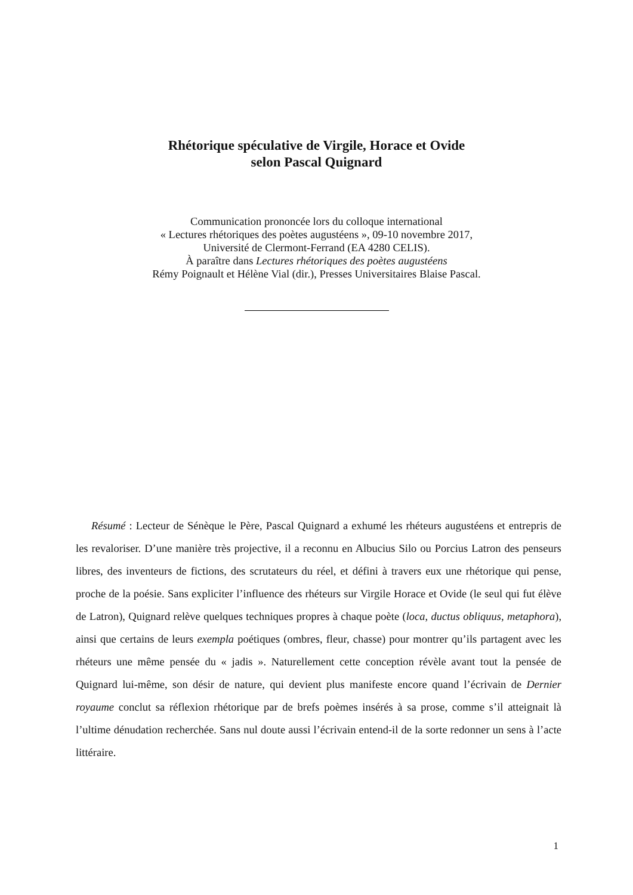Rhétorique spéculative de Virgile, Horace et Ovide
selon Pascal Quignard
Communication prononcée lors du colloque international
« Lectures rhétoriques des poètes augustéens », 09-10 novembre 2017,
Université de Clermont-Ferrand (EA 4280 CELIS).
À paraître dans Lectures rhétoriques des poètes augustéens
Rémy Poignault et Hélène Vial (dir.), Presses Universitaires Blaise Pascal.
Résumé : Lecteur de Sénèque le Père, Pascal Quignard a exhumé les rhéteurs augustéens et entrepris de les revaloriser. D’une manière très projective, il a reconnu en Albucius Silo ou Porcius Latron des penseurs libres, des inventeurs de fictions, des scrutateurs du réel, et défini à travers eux une rhétorique qui pense, proche de la poésie. Sans expliciter l’influence des rhéteurs sur Virgile Horace et Ovide (le seul qui fut élève de Latron), Quignard relève quelques techniques propres à chaque poète (loca, ductus obliquus, metaphora), ainsi que certains de leurs exempla poétiques (ombres, fleur, chasse) pour montrer qu’ils partagent avec les rhéteurs une même pensée du « jadis ». Naturellement cette conception révèle avant tout la pensée de Quignard lui-même, son désir de nature, qui devient plus manifeste encore quand l’écrivain de Dernier royaume conclut sa réflexion rhétorique par de brefs poèmes insérés à sa prose, comme s’il atteignait là l’ultime dénudation recherchée. Sans nul doute aussi l’écrivain entend-il de la sorte redonner un sens à l’acte littéraire.
1